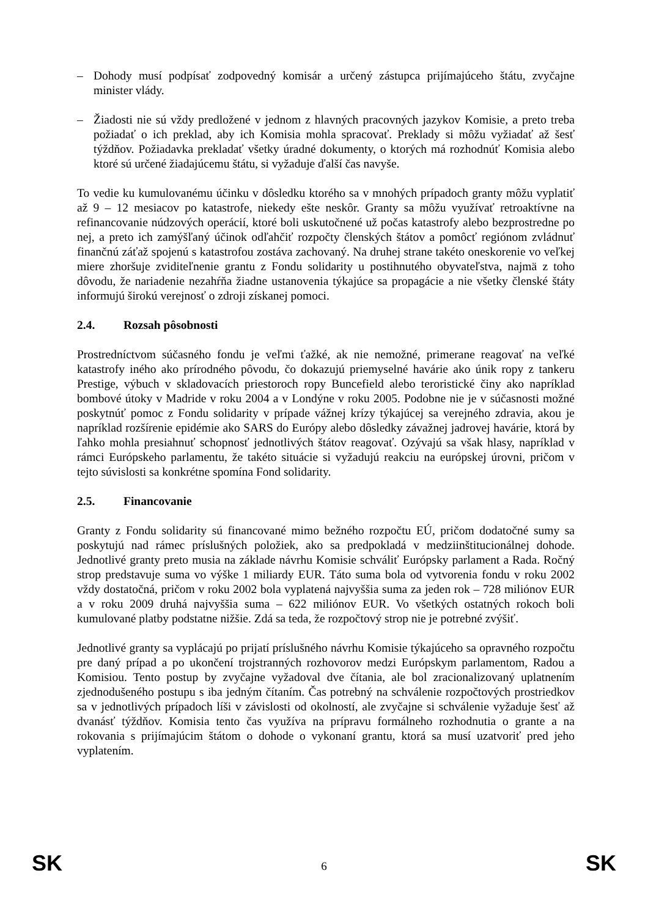– Dohody musí podpísať zodpovedný komisár a určený zástupca prijímajúceho štátu, zvyčajne minister vlády.
– Žiadosti nie sú vždy predložené v jednom z hlavných pracovných jazykov Komisie, a preto treba požiadať o ich preklad, aby ich Komisia mohla spracovať. Preklady si môžu vyžiadať až šesť týždňov. Požiadavka prekladať všetky úradné dokumenty, o ktorých má rozhodnúť Komisia alebo ktoré sú určené žiadajúcemu štátu, si vyžaduje ďalší čas navyše.
To vedie ku kumulovanému účinku v dôsledku ktorého sa v mnohých prípadoch granty môžu vyplatiť až 9 – 12 mesiacov po katastrofe, niekedy ešte neskôr. Granty sa môžu využívať retroaktívne na refinancovanie núdzových operácií, ktoré boli uskutočnené už počas katastrofy alebo bezprostredne po nej, a preto ich zamýšľaný účinok odľahčiť rozpočty členských štátov a pomôcť regiónom zvládnuť finančnú záťaž spojenú s katastrofou zostáva zachovaný. Na druhej strane takéto oneskorenie vo veľkej miere zhoršuje zviditeľnenie grantu z Fondu solidarity u postihnutého obyvateľstva, najmä z toho dôvodu, že nariadenie nezahŕňa žiadne ustanovenia týkajúce sa propagácie a nie všetky členské štáty informujú širokú verejnosť o zdroji získanej pomoci.
2.4. Rozsah pôsobnosti
Prostredníctvom súčasného fondu je veľmi ťažké, ak nie nemožné, primerane reagovať na veľké katastrofy iného ako prírodného pôvodu, čo dokazujú priemyselné havárie ako únik ropy z tankeru Prestige, výbuch v skladovacích priestoroch ropy Buncefield alebo teroristické činy ako napríklad bombové útoky v Madride v roku 2004 a v Londýne v roku 2005. Podobne nie je v súčasnosti možné poskytnúť pomoc z Fondu solidarity v prípade vážnej krízy týkajúcej sa verejného zdravia, akou je napríklad rozšírenie epidémie ako SARS do Európy alebo dôsledky závažnej jadrovej havárie, ktorá by ľahko mohla presiahnuť schopnosť jednotlivých štátov reagovať. Ozývajú sa však hlasy, napríklad v rámci Európskeho parlamentu, že takéto situácie si vyžadujú reakciu na európskej úrovni, pričom v tejto súvislosti sa konkrétne spomína Fond solidarity.
2.5. Financovanie
Granty z Fondu solidarity sú financované mimo bežného rozpočtu EÚ, pričom dodatočné sumy sa poskytujú nad rámec príslušných položiek, ako sa predpokladá v medziinštitucionálnej dohode. Jednotlivé granty preto musia na základe návrhu Komisie schváliť Európsky parlament a Rada. Ročný strop predstavuje suma vo výške 1 miliardy EUR. Táto suma bola od vytvorenia fondu v roku 2002 vždy dostatočná, pričom v roku 2002 bola vyplatená najvyššia suma za jeden rok – 728 miliónov EUR a v roku 2009 druhá najvyššia suma – 622 miliónov EUR. Vo všetkých ostatných rokoch boli kumulované platby podstatne nižšie. Zdá sa teda, že rozpočtový strop nie je potrebné zvýšiť.
Jednotlivé granty sa vyplácajú po prijatí príslušného návrhu Komisie týkajúceho sa opravného rozpočtu pre daný prípad a po ukončení trojstranných rozhovorov medzi Európskym parlamentom, Radou a Komisiou. Tento postup by zvyčajne vyžadoval dve čítania, ale bol zracionalizovaný uplatnením zjednodušeného postupu s iba jedným čítaním. Čas potrebný na schválenie rozpočtových prostriedkov sa v jednotlivých prípadoch líši v závislosti od okolností, ale zvyčajne si schválenie vyžaduje šesť až dvanásť týždňov. Komisia tento čas využíva na prípravu formálneho rozhodnutia o grante a na rokovania s prijímajúcim štátom o dohode o vykonaní grantu, ktorá sa musí uzatvoriť pred jeho vyplatením.
SK 6 SK